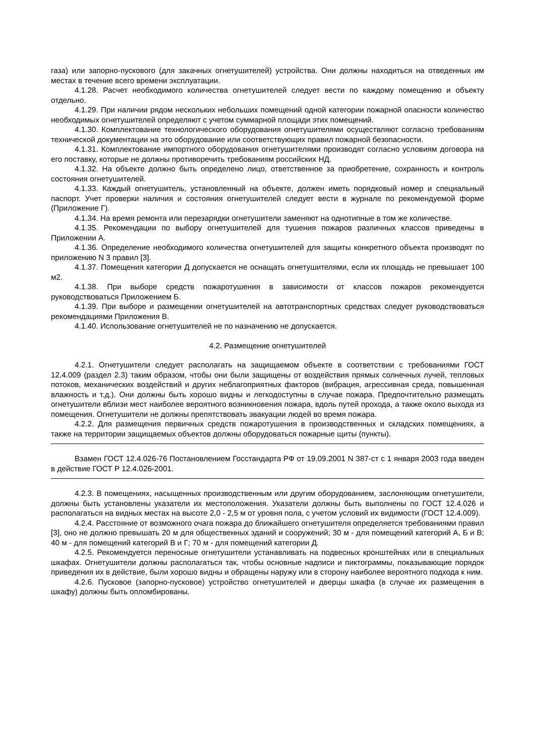газа) или запорно-пускового (для закачных огнетушителей) устройства. Они должны находиться на отведенных им местах в течение всего времени эксплуатации.
4.1.28. Расчет необходимого количества огнетушителей следует вести по каждому помещению и объекту отдельно.
4.1.29. При наличии рядом нескольких небольших помещений одной категории пожарной опасности количество необходимых огнетушителей определяют с учетом суммарной площади этих помещений.
4.1.30. Комплектование технологического оборудования огнетушителями осуществляют согласно требованиям технической документации на это оборудование или соответствующих правил пожарной безопасности.
4.1.31. Комплектование импортного оборудования огнетушителями производят согласно условиям договора на его поставку, которые не должны противоречить требованиям российских НД.
4.1.32. На объекте должно быть определено лицо, ответственное за приобретение, сохранность и контроль состояния огнетушителей.
4.1.33. Каждый огнетушитель, установленный на объекте, должен иметь порядковый номер и специальный паспорт. Учет проверки наличия и состояния огнетушителей следует вести в журнале по рекомендуемой форме (Приложение Г).
4.1.34. На время ремонта или перезарядки огнетушители заменяют на однотипные в том же количестве.
4.1.35. Рекомендации по выбору огнетушителей для тушения пожаров различных классов приведены в Приложении А.
4.1.36. Определение необходимого количества огнетушителей для защиты конкретного объекта производят по приложению N 3 правил [3].
4.1.37. Помещения категории Д допускается не оснащать огнетушителями, если их площадь не превышает 100 м2.
4.1.38. При выборе средств пожаротушения в зависимости от классов пожаров рекомендуется руководствоваться Приложением Б.
4.1.39. При выборе и размещении огнетушителей на автотранспортных средствах следует руководствоваться рекомендациями Приложения В.
4.1.40. Использование огнетушителей не по назначению не допускается.
4.2. Размещение огнетушителей
4.2.1. Огнетушители следует располагать на защищаемом объекте в соответствии с требованиями ГОСТ 12.4.009 (раздел 2.3) таким образом, чтобы они были защищены от воздействия прямых солнечных лучей, тепловых потоков, механических воздействий и других неблагоприятных факторов (вибрация, агрессивная среда, повышенная влажность и т.д.). Они должны быть хорошо видны и легкодоступны в случае пожара. Предпочтительно размещать огнетушители вблизи мест наиболее вероятного возникновения пожара, вдоль путей прохода, а также около выхода из помещения. Огнетушители не должны препятствовать эвакуации людей во время пожара.
4.2.2. Для размещения первичных средств пожаротушения в производственных и складских помещениях, а также на территории защищаемых объектов должны оборудоваться пожарные щиты (пункты).
Взамен ГОСТ 12.4.026-76 Постановлением Госстандарта РФ от 19.09.2001 N 387-ст с 1 января 2003 года введен в действие ГОСТ Р 12.4.026-2001.
4.2.3. В помещениях, насыщенных производственным или другим оборудованием, заслоняющим огнетушители, должны быть установлены указатели их местоположения. Указатели должны быть выполнены по ГОСТ 12.4.026 и располагаться на видных местах на высоте 2,0 - 2,5 м от уровня пола, с учетом условий их видимости (ГОСТ 12.4.009).
4.2.4. Расстояние от возможного очага пожара до ближайшего огнетушителя определяется требованиями правил [3], оно не должно превышать 20 м для общественных зданий и сооружений; 30 м - для помещений категорий А, Б и В; 40 м - для помещений категорий В и Г; 70 м - для помещений категории Д.
4.2.5. Рекомендуется переносные огнетушители устанавливать на подвесных кронштейнах или в специальных шкафах. Огнетушители должны располагаться так, чтобы основные надписи и пиктограммы, показывающие порядок приведения их в действие, были хорошо видны и обращены наружу или в сторону наиболее вероятного подхода к ним.
4.2.6. Пусковое (запорно-пусковое) устройство огнетушителей и дверцы шкафа (в случае их размещения в шкафу) должны быть опломбированы.